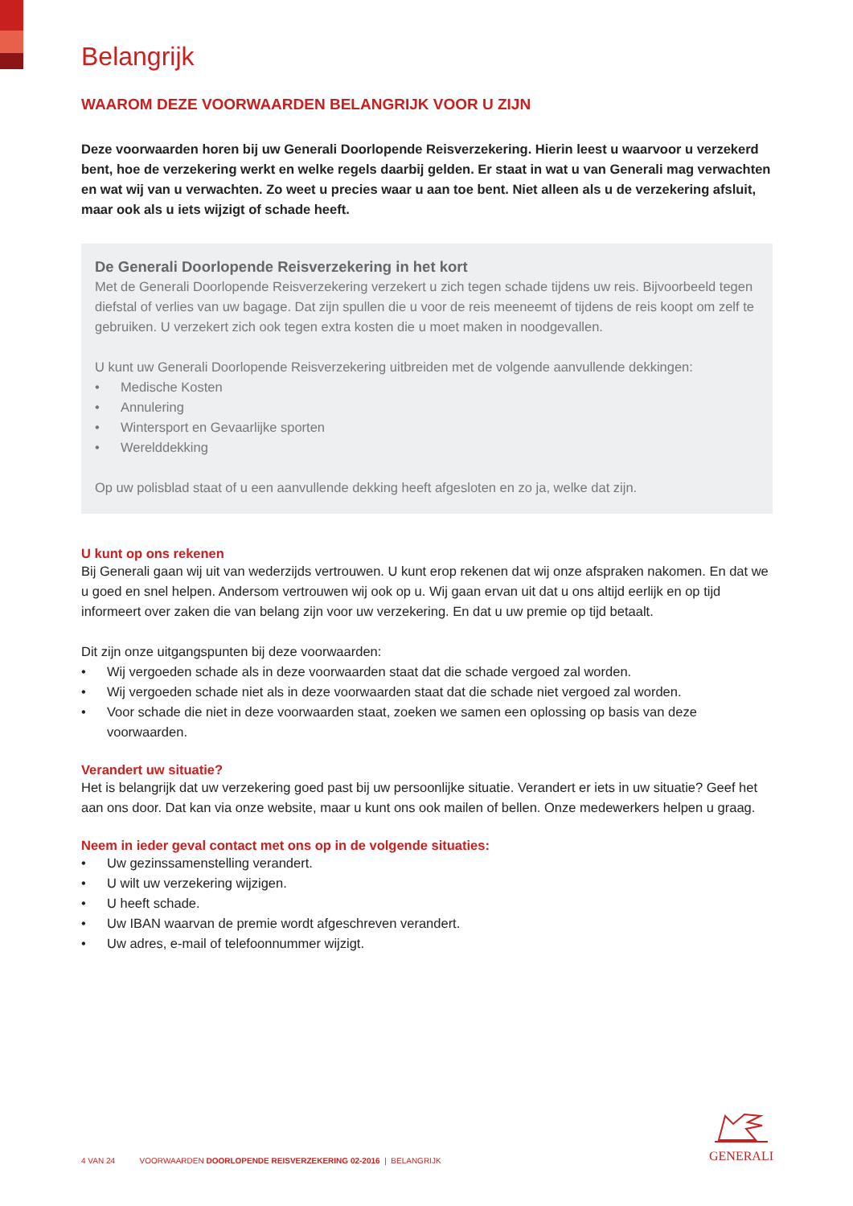Belangrijk
WAAROM DEZE VOORWAARDEN BELANGRIJK VOOR U ZIJN
Deze voorwaarden horen bij uw Generali Doorlopende Reisverzekering. Hierin leest u waarvoor u verzekerd bent, hoe de verzekering werkt en welke regels daarbij gelden. Er staat in wat u van Generali mag verwachten en wat wij van u verwachten. Zo weet u precies waar u aan toe bent. Niet alleen als u de verzekering afsluit, maar ook als u iets wijzigt of schade heeft.
De Generali Doorlopende Reisverzekering in het kort
Met de Generali Doorlopende Reisverzekering verzekert u zich tegen schade tijdens uw reis. Bijvoorbeeld tegen diefstal of verlies van uw bagage. Dat zijn spullen die u voor de reis meeneemt of tijdens de reis koopt om zelf te gebruiken. U verzekert zich ook tegen extra kosten die u moet maken in noodgevallen.
U kunt uw Generali Doorlopende Reisverzekering uitbreiden met de volgende aanvullende dekkingen:
• Medische Kosten
• Annulering
• Wintersport en Gevaarlijke sporten
• Werelddekking
Op uw polisblad staat of u een aanvullende dekking heeft afgesloten en zo ja, welke dat zijn.
U kunt op ons rekenen
Bij Generali gaan wij uit van wederzijds vertrouwen. U kunt erop rekenen dat wij onze afspraken nakomen. En dat we u goed en snel helpen. Andersom vertrouwen wij ook op u. Wij gaan ervan uit dat u ons altijd eerlijk en op tijd informeert over zaken die van belang zijn voor uw verzekering. En dat u uw premie op tijd betaalt.
Dit zijn onze uitgangspunten bij deze voorwaarden:
• Wij vergoeden schade als in deze voorwaarden staat dat die schade vergoed zal worden.
• Wij vergoeden schade niet als in deze voorwaarden staat dat die schade niet vergoed zal worden.
• Voor schade die niet in deze voorwaarden staat, zoeken we samen een oplossing op basis van deze voorwaarden.
Verandert uw situatie?
Het is belangrijk dat uw verzekering goed past bij uw persoonlijke situatie. Verandert er iets in uw situatie? Geef het aan ons door. Dat kan via onze website, maar u kunt ons ook mailen of bellen. Onze medewerkers helpen u graag.
Neem in ieder geval contact met ons op in de volgende situaties:
• Uw gezinssamenstelling verandert.
• U wilt uw verzekering wijzigen.
• U heeft schade.
• Uw IBAN waarvan de premie wordt afgeschreven verandert.
• Uw adres, e-mail of telefoonnummer wijzigt.
4 VAN 24 VOORWAARDEN DOORLOPENDE REISVERZEKERING 02-2016 | BELANGRIJK
GENERALI